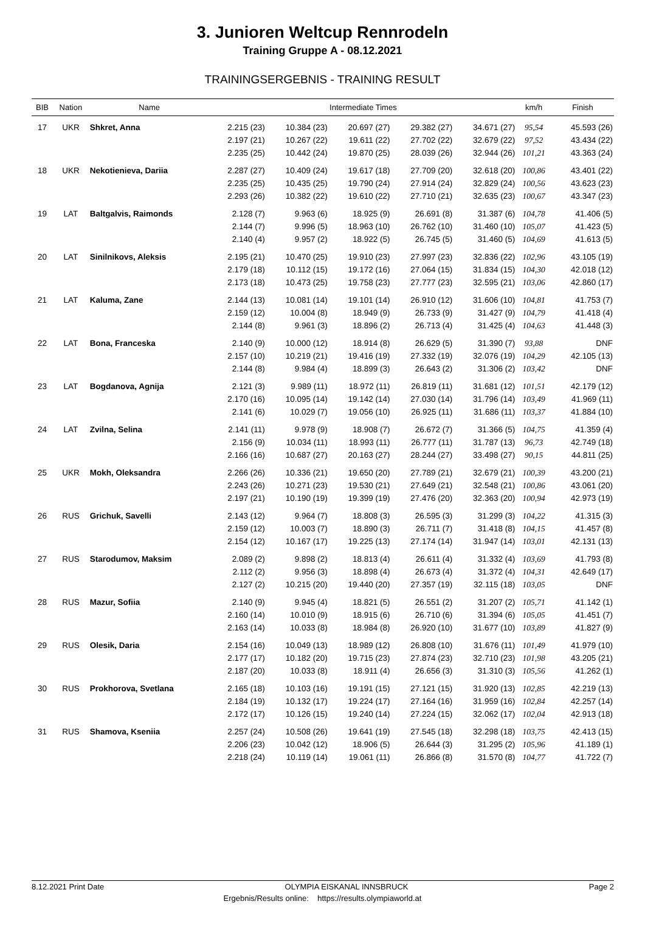3. Junioren Weltcup Rennrodeln
Training Gruppe A - 08.12.2021
TRAININGSERGEBNIS - TRAINING RESULT
| BIB | Nation | Name | Intermediate Times | | | | | km/h | Finish |
| --- | --- | --- | --- | --- | --- | --- | --- | --- | --- |
| 17 | UKR | Shkret, Anna | 2.215 (23) | 10.384 (23) | 20.697 (27) | 29.382 (27) | 34.671 (27) | 95,54 | 45.593 (26) |
| | | | 2.197 (21) | 10.267 (22) | 19.611 (22) | 27.702 (22) | 32.679 (22) | 97,52 | 43.434 (22) |
| | | | 2.235 (25) | 10.442 (24) | 19.870 (25) | 28.039 (26) | 32.944 (26) | 101,21 | 43.363 (24) |
| 18 | UKR | Nekotienieva, Dariia | 2.287 (27) | 10.409 (24) | 19.617 (18) | 27.709 (20) | 32.618 (20) | 100,86 | 43.401 (22) |
| | | | 2.235 (25) | 10.435 (25) | 19.790 (24) | 27.914 (24) | 32.829 (24) | 100,56 | 43.623 (23) |
| | | | 2.293 (26) | 10.382 (22) | 19.610 (22) | 27.710 (21) | 32.635 (23) | 100,67 | 43.347 (23) |
| 19 | LAT | Baltgalvis, Raimonds | 2.128 (7) | 9.963 (6) | 18.925 (9) | 26.691 (8) | 31.387 (6) | 104,78 | 41.406 (5) |
| | | | 2.144 (7) | 9.996 (5) | 18.963 (10) | 26.762 (10) | 31.460 (10) | 105,07 | 41.423 (5) |
| | | | 2.140 (4) | 9.957 (2) | 18.922 (5) | 26.745 (5) | 31.460 (5) | 104,69 | 41.613 (5) |
| 20 | LAT | Sinilnikovs, Aleksis | 2.195 (21) | 10.470 (25) | 19.910 (23) | 27.997 (23) | 32.836 (22) | 102,96 | 43.105 (19) |
| | | | 2.179 (18) | 10.112 (15) | 19.172 (16) | 27.064 (15) | 31.834 (15) | 104,30 | 42.018 (12) |
| | | | 2.173 (18) | 10.473 (25) | 19.758 (23) | 27.777 (23) | 32.595 (21) | 103,06 | 42.860 (17) |
| 21 | LAT | Kaluma, Zane | 2.144 (13) | 10.081 (14) | 19.101 (14) | 26.910 (12) | 31.606 (10) | 104,81 | 41.753 (7) |
| | | | 2.159 (12) | 10.004 (8) | 18.949 (9) | 26.733 (9) | 31.427 (9) | 104,79 | 41.418 (4) |
| | | | 2.144 (8) | 9.961 (3) | 18.896 (2) | 26.713 (4) | 31.425 (4) | 104,63 | 41.448 (3) |
| 22 | LAT | Bona, Franceska | 2.140 (9) | 10.000 (12) | 18.914 (8) | 26.629 (5) | 31.390 (7) | 93,88 | DNF |
| | | | 2.157 (10) | 10.219 (21) | 19.416 (19) | 27.332 (19) | 32.076 (19) | 104,29 | 42.105 (13) |
| | | | 2.144 (8) | 9.984 (4) | 18.899 (3) | 26.643 (2) | 31.306 (2) | 103,42 | DNF |
| 23 | LAT | Bogdanova, Agnija | 2.121 (3) | 9.989 (11) | 18.972 (11) | 26.819 (11) | 31.681 (12) | 101,51 | 42.179 (12) |
| | | | 2.170 (16) | 10.095 (14) | 19.142 (14) | 27.030 (14) | 31.796 (14) | 103,49 | 41.969 (11) |
| | | | 2.141 (6) | 10.029 (7) | 19.056 (10) | 26.925 (11) | 31.686 (11) | 103,37 | 41.884 (10) |
| 24 | LAT | Zvilna, Selina | 2.141 (11) | 9.978 (9) | 18.908 (7) | 26.672 (7) | 31.366 (5) | 104,75 | 41.359 (4) |
| | | | 2.156 (9) | 10.034 (11) | 18.993 (11) | 26.777 (11) | 31.787 (13) | 96,73 | 42.749 (18) |
| | | | 2.166 (16) | 10.687 (27) | 20.163 (27) | 28.244 (27) | 33.498 (27) | 90,15 | 44.811 (25) |
| 25 | UKR | Mokh, Oleksandra | 2.266 (26) | 10.336 (21) | 19.650 (20) | 27.789 (21) | 32.679 (21) | 100,39 | 43.200 (21) |
| | | | 2.243 (26) | 10.271 (23) | 19.530 (21) | 27.649 (21) | 32.548 (21) | 100,86 | 43.061 (20) |
| | | | 2.197 (21) | 10.190 (19) | 19.399 (19) | 27.476 (20) | 32.363 (20) | 100,94 | 42.973 (19) |
| 26 | RUS | Grichuk, Savelli | 2.143 (12) | 9.964 (7) | 18.808 (3) | 26.595 (3) | 31.299 (3) | 104,22 | 41.315 (3) |
| | | | 2.159 (12) | 10.003 (7) | 18.890 (3) | 26.711 (7) | 31.418 (8) | 104,15 | 41.457 (8) |
| | | | 2.154 (12) | 10.167 (17) | 19.225 (13) | 27.174 (14) | 31.947 (14) | 103,01 | 42.131 (13) |
| 27 | RUS | Starodumov, Maksim | 2.089 (2) | 9.898 (2) | 18.813 (4) | 26.611 (4) | 31.332 (4) | 103,69 | 41.793 (8) |
| | | | 2.112 (2) | 9.956 (3) | 18.898 (4) | 26.673 (4) | 31.372 (4) | 104,31 | 42.649 (17) |
| | | | 2.127 (2) | 10.215 (20) | 19.440 (20) | 27.357 (19) | 32.115 (18) | 103,05 | DNF |
| 28 | RUS | Mazur, Sofiia | 2.140 (9) | 9.945 (4) | 18.821 (5) | 26.551 (2) | 31.207 (2) | 105,71 | 41.142 (1) |
| | | | 2.160 (14) | 10.010 (9) | 18.915 (6) | 26.710 (6) | 31.394 (6) | 105,05 | 41.451 (7) |
| | | | 2.163 (14) | 10.033 (8) | 18.984 (8) | 26.920 (10) | 31.677 (10) | 103,89 | 41.827 (9) |
| 29 | RUS | Olesik, Daria | 2.154 (16) | 10.049 (13) | 18.989 (12) | 26.808 (10) | 31.676 (11) | 101,49 | 41.979 (10) |
| | | | 2.177 (17) | 10.182 (20) | 19.715 (23) | 27.874 (23) | 32.710 (23) | 101,98 | 43.205 (21) |
| | | | 2.187 (20) | 10.033 (8) | 18.911 (4) | 26.656 (3) | 31.310 (3) | 105,56 | 41.262 (1) |
| 30 | RUS | Prokhorova, Svetlana | 2.165 (18) | 10.103 (16) | 19.191 (15) | 27.121 (15) | 31.920 (13) | 102,85 | 42.219 (13) |
| | | | 2.184 (19) | 10.132 (17) | 19.224 (17) | 27.164 (16) | 31.959 (16) | 102,84 | 42.257 (14) |
| | | | 2.172 (17) | 10.126 (15) | 19.240 (14) | 27.224 (15) | 32.062 (17) | 102,04 | 42.913 (18) |
| 31 | RUS | Shamova, Kseniia | 2.257 (24) | 10.508 (26) | 19.641 (19) | 27.545 (18) | 32.298 (18) | 103,75 | 42.413 (15) |
| | | | 2.206 (23) | 10.042 (12) | 18.906 (5) | 26.644 (3) | 31.295 (2) | 105,96 | 41.189 (1) |
| | | | 2.218 (24) | 10.119 (14) | 19.061 (11) | 26.866 (8) | 31.570 (8) | 104,77 | 41.722 (7) |
8.12.2021 Print Date OLYMPIA EISKANAL INNSBRUCK Page 2
Ergebnis/Results online: https://results.olympiaworld.at